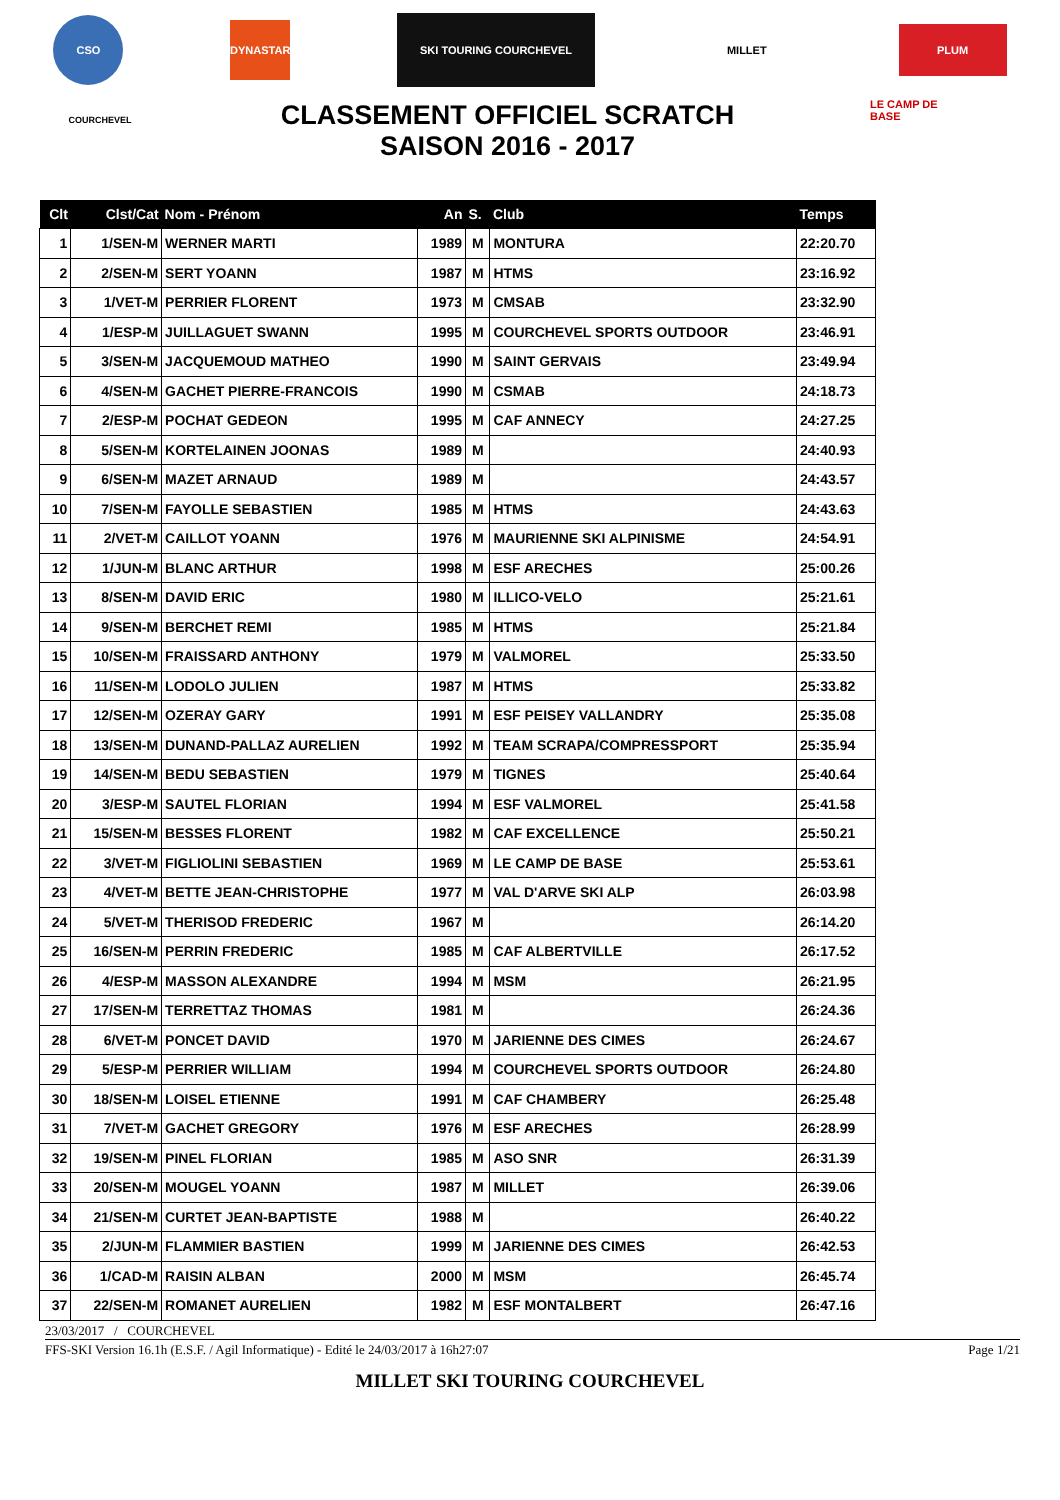CSO
DYNASTAR
SKI TOURING COURCHEVEL
MILLET
PLUM
COURCHEVEL
CLASSEMENT OFFICIEL SCRATCH
SAISON 2016 - 2017
LE CAMP DE BASE
| Clt | Clst/Cat | Nom - Prénom | An | S. | Club | Temps |
| --- | --- | --- | --- | --- | --- | --- |
| 1 | 1/SEN-M | WERNER MARTI | 1989 | M | MONTURA | 22:20.70 |
| 2 | 2/SEN-M | SERT YOANN | 1987 | M | HTMS | 23:16.92 |
| 3 | 1/VET-M | PERRIER FLORENT | 1973 | M | CMSAB | 23:32.90 |
| 4 | 1/ESP-M | JUILLAGUET SWANN | 1995 | M | COURCHEVEL SPORTS OUTDOOR | 23:46.91 |
| 5 | 3/SEN-M | JACQUEMOUD MATHEO | 1990 | M | SAINT GERVAIS | 23:49.94 |
| 6 | 4/SEN-M | GACHET PIERRE-FRANCOIS | 1990 | M | CSMAB | 24:18.73 |
| 7 | 2/ESP-M | POCHAT GEDEON | 1995 | M | CAF ANNECY | 24:27.25 |
| 8 | 5/SEN-M | KORTELAINEN JOONAS | 1989 | M | | 24:40.93 |
| 9 | 6/SEN-M | MAZET ARNAUD | 1989 | M | | 24:43.57 |
| 10 | 7/SEN-M | FAYOLLE SEBASTIEN | 1985 | M | HTMS | 24:43.63 |
| 11 | 2/VET-M | CAILLOT YOANN | 1976 | M | MAURIENNE SKI ALPINISME | 24:54.91 |
| 12 | 1/JUN-M | BLANC ARTHUR | 1998 | M | ESF ARECHES | 25:00.26 |
| 13 | 8/SEN-M | DAVID ERIC | 1980 | M | ILLICO-VELO | 25:21.61 |
| 14 | 9/SEN-M | BERCHET REMI | 1985 | M | HTMS | 25:21.84 |
| 15 | 10/SEN-M | FRAISSARD ANTHONY | 1979 | M | VALMOREL | 25:33.50 |
| 16 | 11/SEN-M | LODOLO JULIEN | 1987 | M | HTMS | 25:33.82 |
| 17 | 12/SEN-M | OZERAY GARY | 1991 | M | ESF PEISEY VALLANDRY | 25:35.08 |
| 18 | 13/SEN-M | DUNAND-PALLAZ AURELIEN | 1992 | M | TEAM SCRAPA/COMPRESSPORT | 25:35.94 |
| 19 | 14/SEN-M | BEDU SEBASTIEN | 1979 | M | TIGNES | 25:40.64 |
| 20 | 3/ESP-M | SAUTEL FLORIAN | 1994 | M | ESF VALMOREL | 25:41.58 |
| 21 | 15/SEN-M | BESSES FLORENT | 1982 | M | CAF EXCELLENCE | 25:50.21 |
| 22 | 3/VET-M | FIGLIOLINI SEBASTIEN | 1969 | M | LE CAMP DE BASE | 25:53.61 |
| 23 | 4/VET-M | BETTE JEAN-CHRISTOPHE | 1977 | M | VAL D'ARVE SKI ALP | 26:03.98 |
| 24 | 5/VET-M | THERISOD FREDERIC | 1967 | M | | 26:14.20 |
| 25 | 16/SEN-M | PERRIN FREDERIC | 1985 | M | CAF ALBERTVILLE | 26:17.52 |
| 26 | 4/ESP-M | MASSON ALEXANDRE | 1994 | M | MSM | 26:21.95 |
| 27 | 17/SEN-M | TERRETTAZ THOMAS | 1981 | M | | 26:24.36 |
| 28 | 6/VET-M | PONCET DAVID | 1970 | M | JARIENNE DES CIMES | 26:24.67 |
| 29 | 5/ESP-M | PERRIER WILLIAM | 1994 | M | COURCHEVEL SPORTS OUTDOOR | 26:24.80 |
| 30 | 18/SEN-M | LOISEL ETIENNE | 1991 | M | CAF CHAMBERY | 26:25.48 |
| 31 | 7/VET-M | GACHET GREGORY | 1976 | M | ESF ARECHES | 26:28.99 |
| 32 | 19/SEN-M | PINEL FLORIAN | 1985 | M | ASO SNR | 26:31.39 |
| 33 | 20/SEN-M | MOUGEL YOANN | 1987 | M | MILLET | 26:39.06 |
| 34 | 21/SEN-M | CURTET JEAN-BAPTISTE | 1988 | M | | 26:40.22 |
| 35 | 2/JUN-M | FLAMMIER BASTIEN | 1999 | M | JARIENNE DES CIMES | 26:42.53 |
| 36 | 1/CAD-M | RAISIN ALBAN | 2000 | M | MSM | 26:45.74 |
| 37 | 22/SEN-M | ROMANET AURELIEN | 1982 | M | ESF MONTALBERT | 26:47.16 |
23/03/2017 / COURCHEVEL
FFS-SKI Version 16.1h (E.S.F. / Agil Informatique) - Edité le 24/03/2017 à 16h27:07 Page 1/21
MILLET SKI TOURING COURCHEVEL